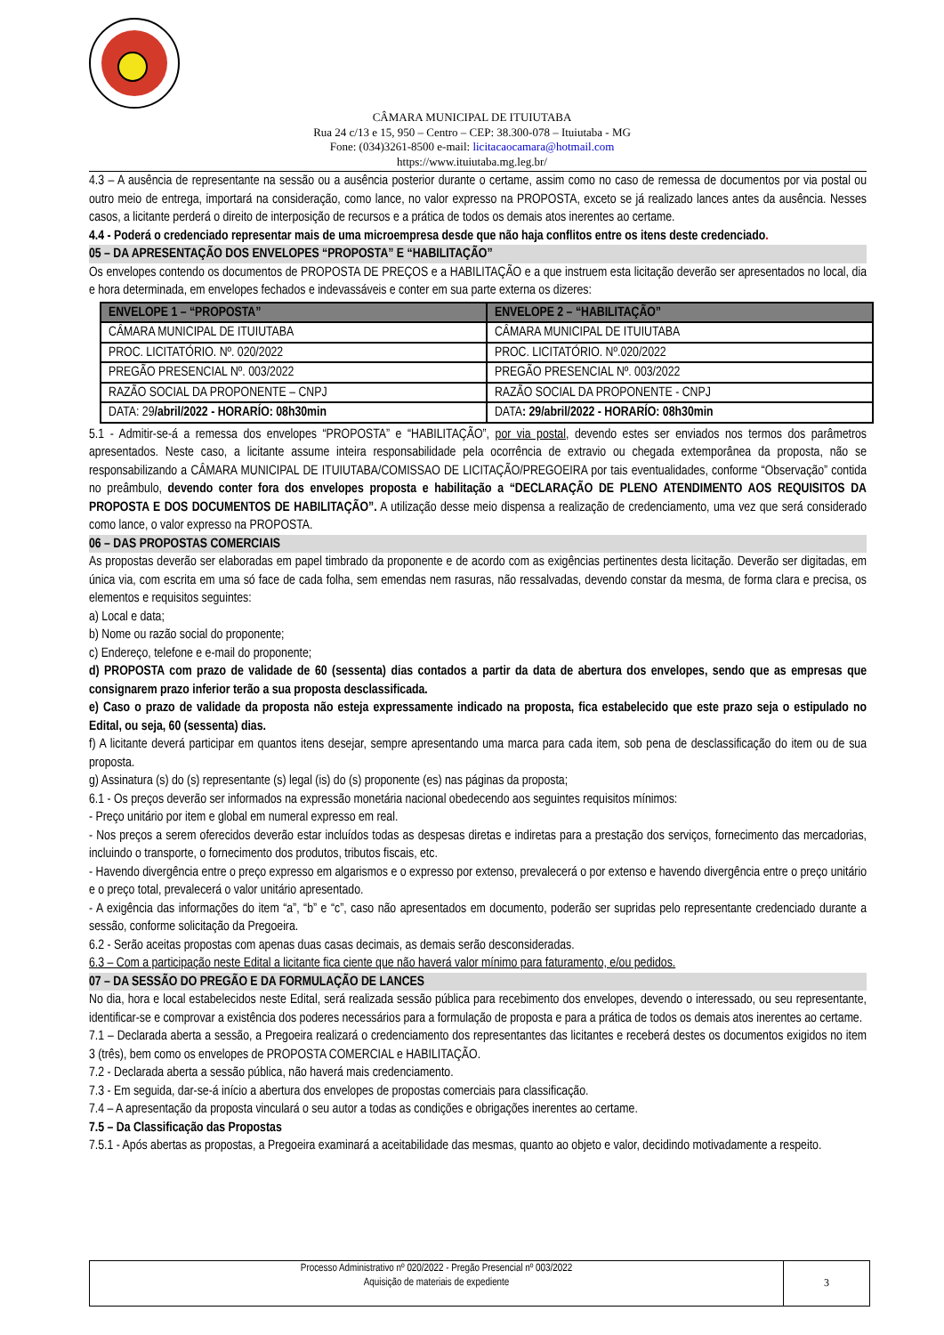CÂMARA MUNICIPAL DE ITUIUTABA
Rua 24 c/13 e 15, 950 – Centro – CEP: 38.300-078 – Ituiutaba - MG
Fone: (034)3261-8500 e-mail: licitacaocamara@hotmail.com
https://www.ituiutaba.mg.leg.br/
4.3 – A ausência de representante na sessão ou a ausência posterior durante o certame, assim como no caso de remessa de documentos por via postal ou outro meio de entrega, importará na consideração, como lance, no valor expresso na PROPOSTA, exceto se já realizado lances antes da ausência. Nesses casos, a licitante perderá o direito de interposição de recursos e a prática de todos os demais atos inerentes ao certame.
4.4 - Poderá o credenciado representar mais de uma microempresa desde que não haja conflitos entre os itens deste credenciado.
05 – DA APRESENTAÇÃO DOS ENVELOPES “PROPOSTA” E “HABILITAÇÃO”
Os envelopes contendo os documentos de PROPOSTA DE PREÇOS e a HABILITAÇÃO e a que instruem esta licitação deverão ser apresentados no local, dia e hora determinada, em envelopes fechados e indevassáveis e conter em sua parte externa os dizeres:
| ENVELOPE 1 – “PROPOSTA” | ENVELOPE 2 – “HABILITAÇÃO” |
| --- | --- |
| CÂMARA MUNICIPAL DE ITUIUTABA | CÂMARA MUNICIPAL DE ITUIUTABA |
| PROC. LICITATÓRIO. Nº. 020/2022 | PROC. LICITATÓRIO. Nº.020/2022 |
| PREGÃO PRESENCIAL Nº. 003/2022 | PREGÃO PRESENCIAL Nº. 003/2022 |
| RAZÃO SOCIAL DA PROPONENTE – CNPJ | RAZÃO SOCIAL DA PROPONENTE - CNPJ |
| DATA: 29 /abril/2022 - HORARÍO: 08h30min | DATA : 29/abril/2022 - HORARÍO: 08h30min |
5.1 - Admitir-se-á a remessa dos envelopes “PROPOSTA” e “HABILITAÇÃO”, por via postal, devendo estes ser enviados nos termos dos parâmetros apresentados. Neste caso, a licitante assume inteira responsabilidade pela ocorrência de extravio ou chegada extemporânea da proposta, não se responsabilizando a CÂMARA MUNICIPAL DE ITUIUTABA/COMISSAO DE LICITAÇÃO/PREGOEIRA por tais eventualidades, conforme “Observação” contida no preâmbulo, devendo conter fora dos envelopes proposta e habilitação a “DECLARAÇÃO DE PLENO ATENDIMENTO AOS REQUISITOS DA PROPOSTA E DOS DOCUMENTOS DE HABILITAÇÃO”. A utilização desse meio dispensa a realização de credenciamento, uma vez que será considerado como lance, o valor expresso na PROPOSTA.
06 – DAS PROPOSTAS COMERCIAIS
As propostas deverão ser elaboradas em papel timbrado da proponente e de acordo com as exigências pertinentes desta licitação. Deverão ser digitadas, em única via, com escrita em uma só face de cada folha, sem emendas nem rasuras, não ressalvadas, devendo constar da mesma, de forma clara e precisa, os elementos e requisitos seguintes:
a) Local e data;
b) Nome ou razão social do proponente;
c) Endereço, telefone e e-mail do proponente;
d) PROPOSTA com prazo de validade de 60 (sessenta) dias contados a partir da data de abertura dos envelopes, sendo que as empresas que consignarem prazo inferior terão a sua proposta desclassificada.
e) Caso o prazo de validade da proposta não esteja expressamente indicado na proposta, fica estabelecido que este prazo seja o estipulado no Edital, ou seja, 60 (sessenta) dias.
f) A licitante deverá participar em quantos itens desejar, sempre apresentando uma marca para cada item, sob pena de desclassificação do item ou de sua proposta.
g) Assinatura (s) do (s) representante (s) legal (is) do (s) proponente (es) nas páginas da proposta;
6.1 - Os preços deverão ser informados na expressão monetária nacional obedecendo aos seguintes requisitos mínimos:
- Preço unitário por item e global em numeral expresso em real.
- Nos preços a serem oferecidos deverão estar incluídos todas as despesas diretas e indiretas para a prestação dos serviços, fornecimento das mercadorias, incluindo o transporte, o fornecimento dos produtos, tributos fiscais, etc.
- Havendo divergência entre o preço expresso em algarismos e o expresso por extenso, prevalecerá o por extenso e havendo divergência entre o preço unitário e o preço total, prevalecerá o valor unitário apresentado.
- A exigência das informações do item “a”, “b” e “c”, caso não apresentados em documento, poderão ser supridas pelo representante credenciado durante a sessão, conforme solicitação da Pregoeira.
6.2 - Serão aceitas propostas com apenas duas casas decimais, as demais serão desconsideradas.
6.3 – Com a participação neste Edital a licitante fica ciente que não haverá valor mínimo para faturamento, e/ou pedidos.
07 – DA SESSÃO DO PREGÃO E DA FORMULAÇÃO DE LANCES
No dia, hora e local estabelecidos neste Edital, será realizada sessão pública para recebimento dos envelopes, devendo o interessado, ou seu representante, identificar-se e comprovar a existência dos poderes necessários para a formulação de proposta e para a prática de todos os demais atos inerentes ao certame.
7.1 – Declarada aberta a sessão, a Pregoeira realizará o credenciamento dos representantes das licitantes e receberá destes os documentos exigidos no item 3 (três), bem como os envelopes de PROPOSTA COMERCIAL e HABILITAÇÃO.
7.2 - Declarada aberta a sessão pública, não haverá mais credenciamento.
7.3 - Em seguida, dar-se-á início a abertura dos envelopes de propostas comerciais para classificação.
7.4 – A apresentação da proposta vinculará o seu autor a todas as condições e obrigações inerentes ao certame.
7.5 – Da Classificação das Propostas
7.5.1 - Após abertas as propostas, a Pregoeira examinará a aceitabilidade das mesmas, quanto ao objeto e valor, decidindo motivadamente a respeito.
Processo Administrativo nº 020/2022 - Pregão Presencial nº 003/2022
Aquisição de materiais de expediente
3